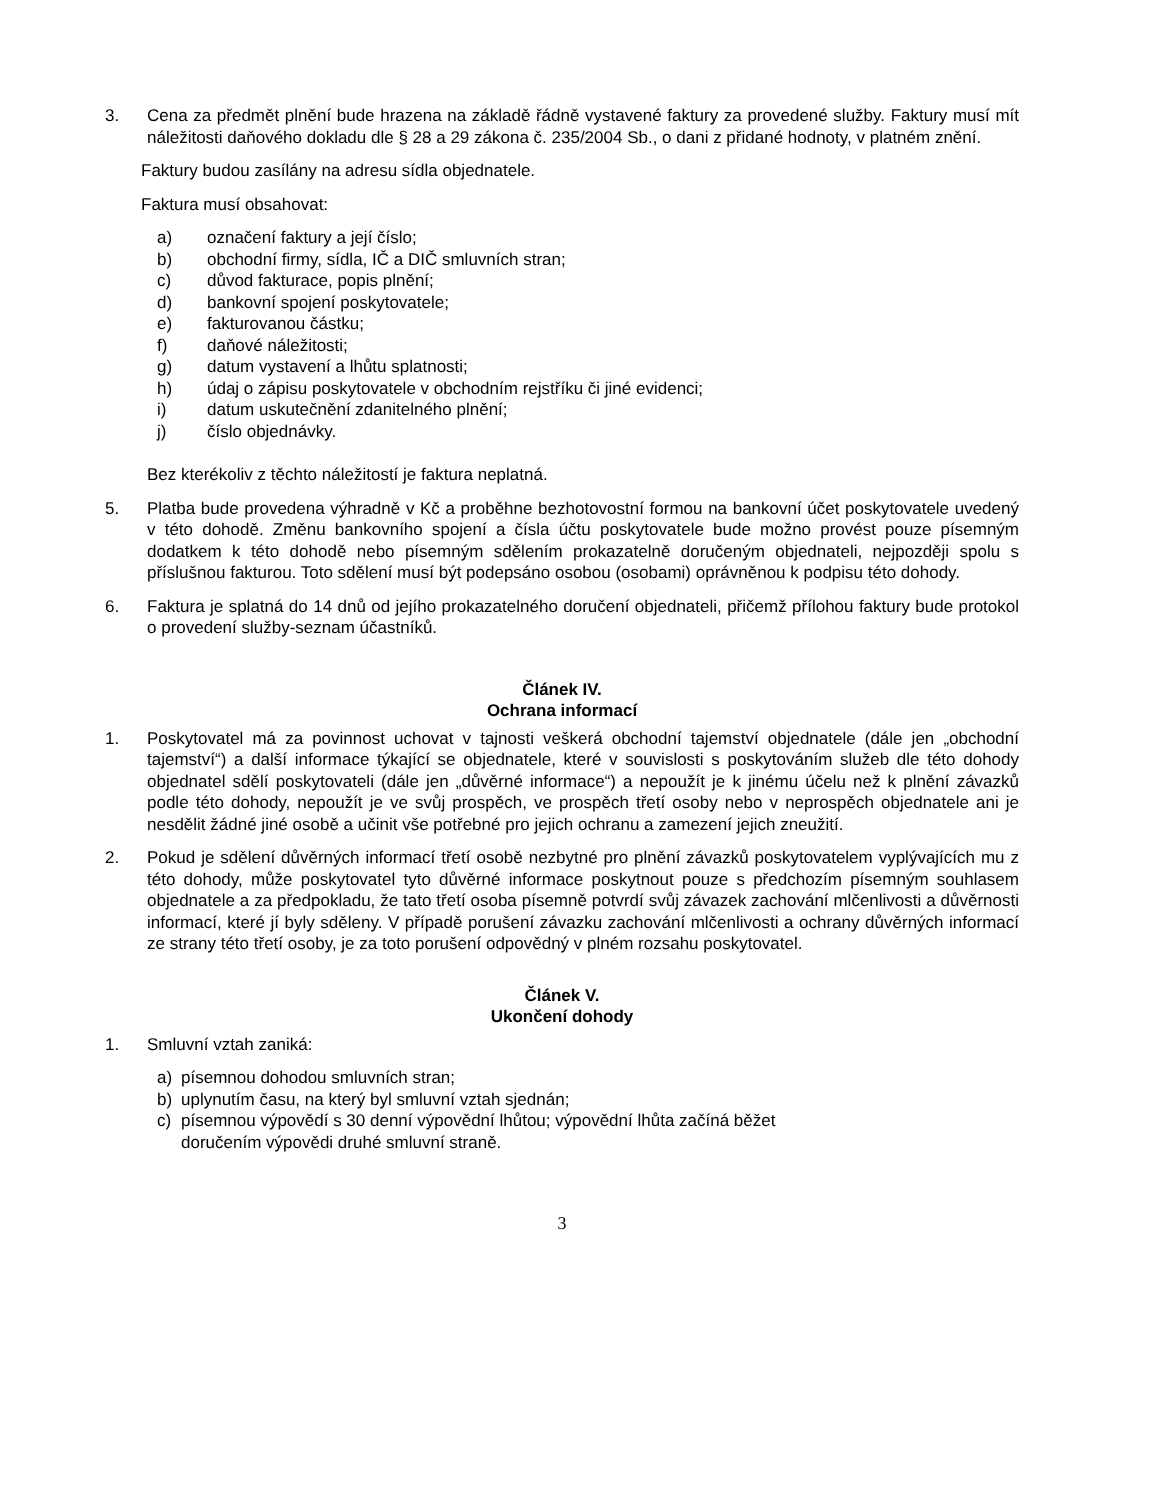3. Cena za předmět plnění bude hrazena na základě řádně vystavené faktury za provedené služby. Faktury musí mít náležitosti daňového dokladu dle § 28 a 29 zákona č. 235/2004 Sb., o dani z přidané hodnoty, v platném znění.
Faktury budou zasílány na adresu sídla objednatele.
Faktura musí obsahovat:
a) označení faktury a její číslo;
b) obchodní firmy, sídla, IČ a DIČ smluvních stran;
c) důvod fakturace, popis plnění;
d) bankovní spojení poskytovatele;
e) fakturovanou částku;
f) daňové náležitosti;
g) datum vystavení a lhůtu splatnosti;
h) údaj o zápisu poskytovatele v obchodním rejstříku či jiné evidenci;
i) datum uskutečnění zdanitelného plnění;
j) číslo objednávky.
Bez kterékoliv z těchto náležitostí je faktura neplatná.
5. Platba bude provedena výhradně v Kč a proběhne bezhotovostní formou na bankovní účet poskytovatele uvedený v této dohodě. Změnu bankovního spojení a čísla účtu poskytovatele bude možno provést pouze písemným dodatkem k této dohodě nebo písemným sdělením prokazatelně doručeným objednateli, nejpozději spolu s příslušnou fakturou. Toto sdělení musí být podepsáno osobou (osobami) oprávněnou k podpisu této dohody.
6. Faktura je splatná do 14 dnů od jejího prokazatelného doručení objednateli, přičemž přílohou faktury bude protokol o provedení služby-seznam účastníků.
Článek IV.
Ochrana informací
1. Poskytovatel má za povinnost uchovat v tajnosti veškerá obchodní tajemství objednatele (dále jen „obchodní tajemství“) a další informace týkající se objednatele, které v souvislosti s poskytováním služeb dle této dohody objednatel sdělí poskytovateli (dále jen „důvěrné informace“) a nepoužít je k jinému účelu než k plnění závazků podle této dohody, nepoužít je ve svůj prospěch, ve prospěch třetí osoby nebo v neprospěch objednatele ani je nesdělit žádné jiné osobě a učinit vše potřebné pro jejich ochranu a zamezení jejich zneužití.
2. Pokud je sdělení důvěrných informací třetí osobě nezbytné pro plnění závazků poskytovatelem vyplývajících mu z této dohody, může poskytovatel tyto důvěrné informace poskytnout pouze s předchozím písemným souhlasem objednatele a za předpokladu, že tato třetí osoba písemně potvrdí svůj závazek zachování mlčenlivosti a důvěrnosti informací, které jí byly sděleny. V případě porušení závazku zachování mlčenlivosti a ochrany důvěrných informací ze strany této třetí osoby, je za toto porušení odpovědný v plném rozsahu poskytovatel.
Článek V.
Ukončení dohody
1. Smluvní vztah zaniká:
a) písemnou dohodou smluvních stran;
b) uplynutím času, na který byl smluvní vztah sjednán;
c) písemnou výpovědí s 30 denní výpovědní lhůtou; výpovědní lhůta začíná běžet
doručením výpovědi druhé smluvní straně.
3